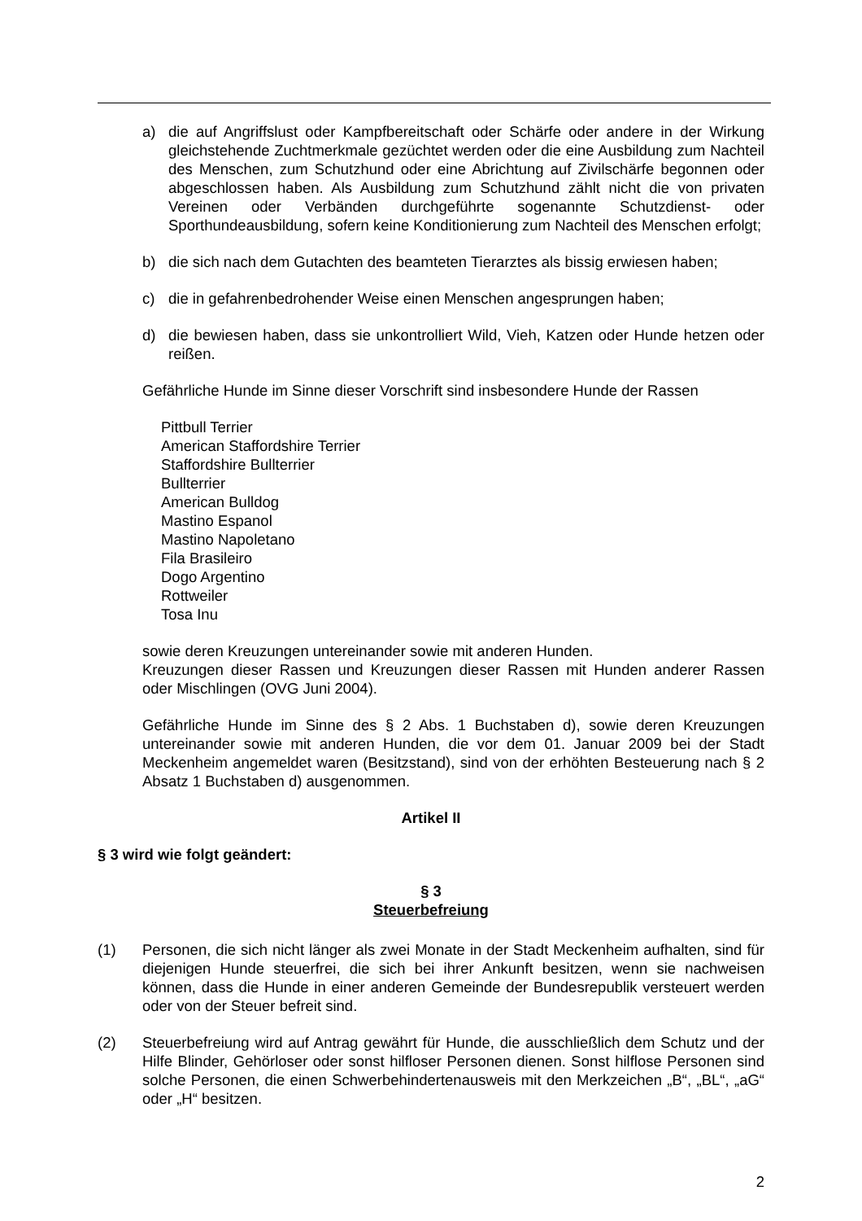a) die auf Angriffslust oder Kampfbereitschaft oder Schärfe oder andere in der Wirkung gleichstehende Zuchtmerkmale gezüchtet werden oder die eine Ausbildung zum Nachteil des Menschen, zum Schutzhund oder eine Abrichtung auf Zivilschärfe begonnen oder abgeschlossen haben. Als Ausbildung zum Schutzhund zählt nicht die von privaten Vereinen oder Verbänden durchgeführte sogenannte Schutzdienst- oder Sporthundeausbildung, sofern keine Konditionierung zum Nachteil des Menschen erfolgt;
b) die sich nach dem Gutachten des beamteten Tierarztes als bissig erwiesen haben;
c) die in gefahrenbedrohender Weise einen Menschen angesprungen haben;
d) die bewiesen haben, dass sie unkontrolliert Wild, Vieh, Katzen oder Hunde hetzen oder reißen.
Gefährliche Hunde im Sinne dieser Vorschrift sind insbesondere Hunde der Rassen
Pittbull Terrier
American Staffordshire Terrier
Staffordshire Bullterrier
Bullterrier
American Bulldog
Mastino Espanol
Mastino Napoletano
Fila Brasileiro
Dogo Argentino
Rottweiler
Tosa Inu
sowie deren Kreuzungen untereinander sowie mit anderen Hunden.
Kreuzungen dieser Rassen und Kreuzungen dieser Rassen mit Hunden anderer Rassen oder Mischlingen (OVG Juni 2004).
Gefährliche Hunde im Sinne des § 2 Abs. 1 Buchstaben d), sowie deren Kreuzungen untereinander sowie mit anderen Hunden, die vor dem 01. Januar 2009 bei der Stadt Meckenheim angemeldet waren (Besitzstand), sind von der erhöhten Besteuerung nach § 2 Absatz 1 Buchstaben d) ausgenommen.
Artikel II
§ 3 wird wie folgt geändert:
§ 3
Steuerbefreiung
(1) Personen, die sich nicht länger als zwei Monate in der Stadt Meckenheim aufhalten, sind für diejenigen Hunde steuerfrei, die sich bei ihrer Ankunft besitzen, wenn sie nachweisen können, dass die Hunde in einer anderen Gemeinde der Bundesrepublik versteuert werden oder von der Steuer befreit sind.
(2) Steuerbefreiung wird auf Antrag gewährt für Hunde, die ausschließlich dem Schutz und der Hilfe Blinder, Gehörloser oder sonst hilfloser Personen dienen. Sonst hilflose Personen sind solche Personen, die einen Schwerbehindertenausweis mit den Merkzeichen „B“, „BL“, „aG“ oder „H“ besitzen.
2